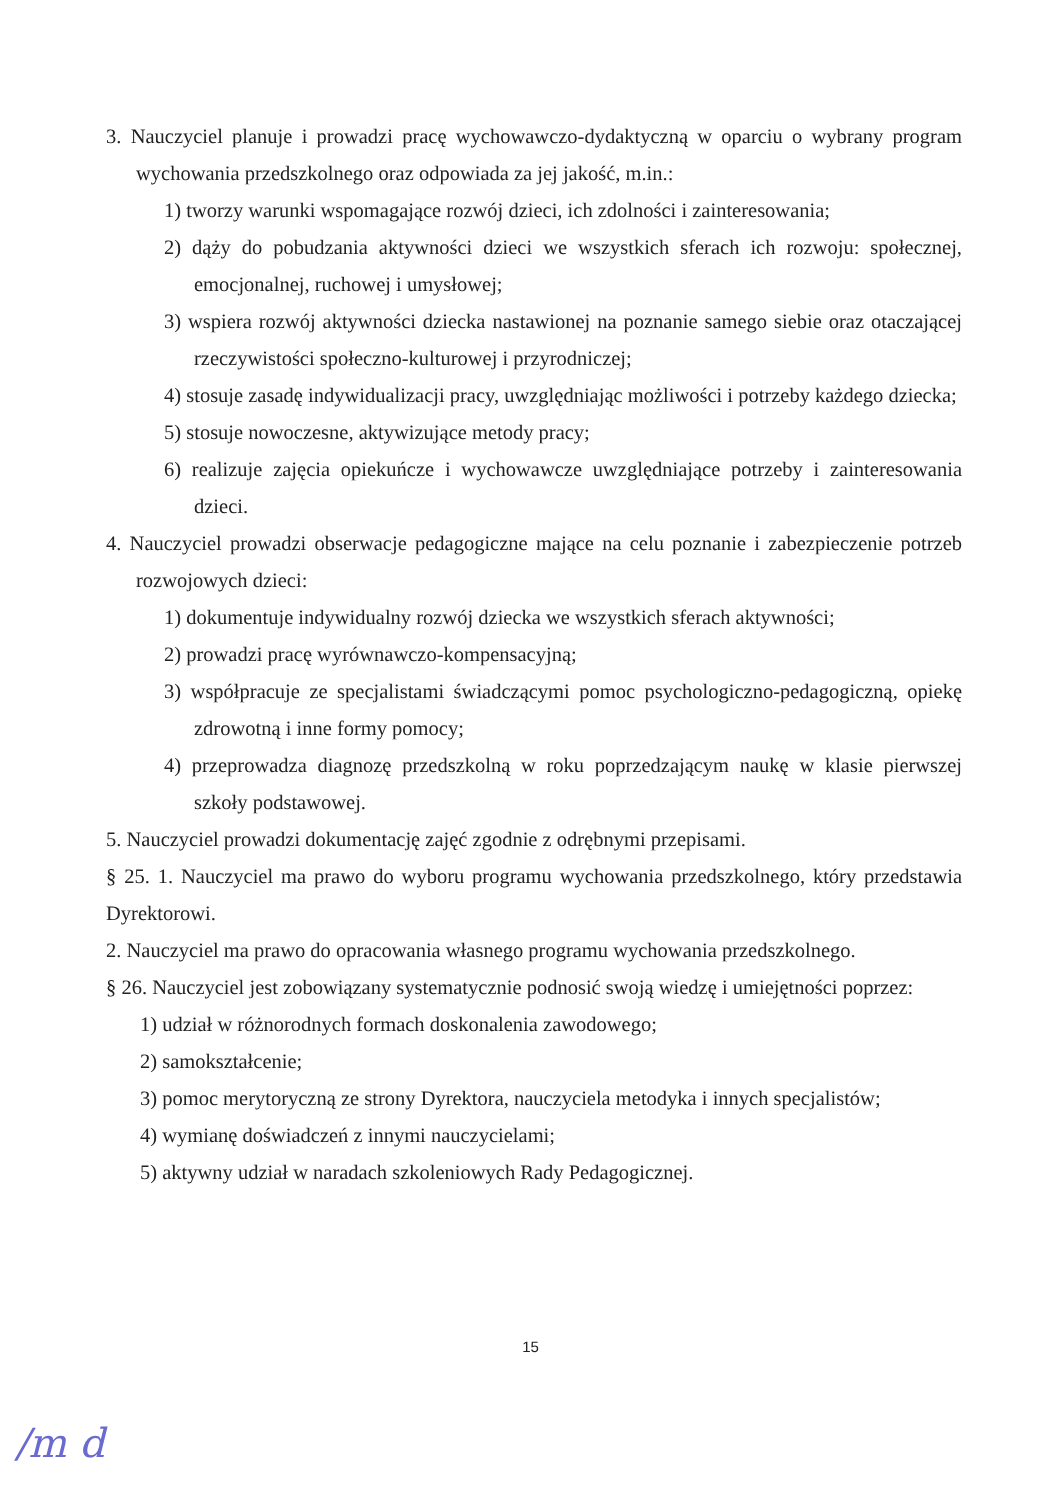3. Nauczyciel planuje i prowadzi pracę wychowawczo-dydaktyczną w oparciu o wybrany program wychowania przedszkolnego oraz odpowiada za jej jakość, m.in.:
1) tworzy warunki wspomagające rozwój dzieci, ich zdolności i zainteresowania;
2) dąży do pobudzania aktywności dzieci we wszystkich sferach ich rozwoju: społecznej, emocjonalnej, ruchowej i umysłowej;
3) wspiera rozwój aktywności dziecka nastawionej na poznanie samego siebie oraz otaczającej rzeczywistości społeczno-kulturowej i przyrodniczej;
4) stosuje zasadę indywidualizacji pracy, uwzględniając możliwości i potrzeby każdego dziecka;
5) stosuje nowoczesne, aktywizujące metody pracy;
6) realizuje zajęcia opiekuńcze i wychowawcze uwzględniające potrzeby i zainteresowania dzieci.
4. Nauczyciel prowadzi obserwacje pedagogiczne mające na celu poznanie i zabezpieczenie potrzeb rozwojowych dzieci:
1) dokumentuje indywidualny rozwój dziecka we wszystkich sferach aktywności;
2) prowadzi pracę wyrównawczo-kompensacyjną;
3) współpracuje ze specjalistami świadczącymi pomoc psychologiczno-pedagogiczną, opiekę zdrowotną i inne formy pomocy;
4) przeprowadza diagnozę przedszkolną w roku poprzedzającym naukę w klasie pierwszej szkoły podstawowej.
5. Nauczyciel prowadzi dokumentację zajęć zgodnie z odrębnymi przepisami.
§ 25. 1. Nauczyciel ma prawo do wyboru programu wychowania przedszkolnego, który przedstawia Dyrektorowi.
2. Nauczyciel ma prawo do opracowania własnego programu wychowania przedszkolnego.
§ 26. Nauczyciel jest zobowiązany systematycznie podnosić swoją wiedzę i umiejętności poprzez:
1) udział w różnorodnych formach doskonalenia zawodowego;
2) samokształcenie;
3) pomoc merytoryczną ze strony Dyrektora, nauczyciela metodyka i innych specjalistów;
4) wymianę doświadczeń z innymi nauczycielami;
5) aktywny udział w naradach szkoleniowych Rady Pedagogicznej.
15
/m d